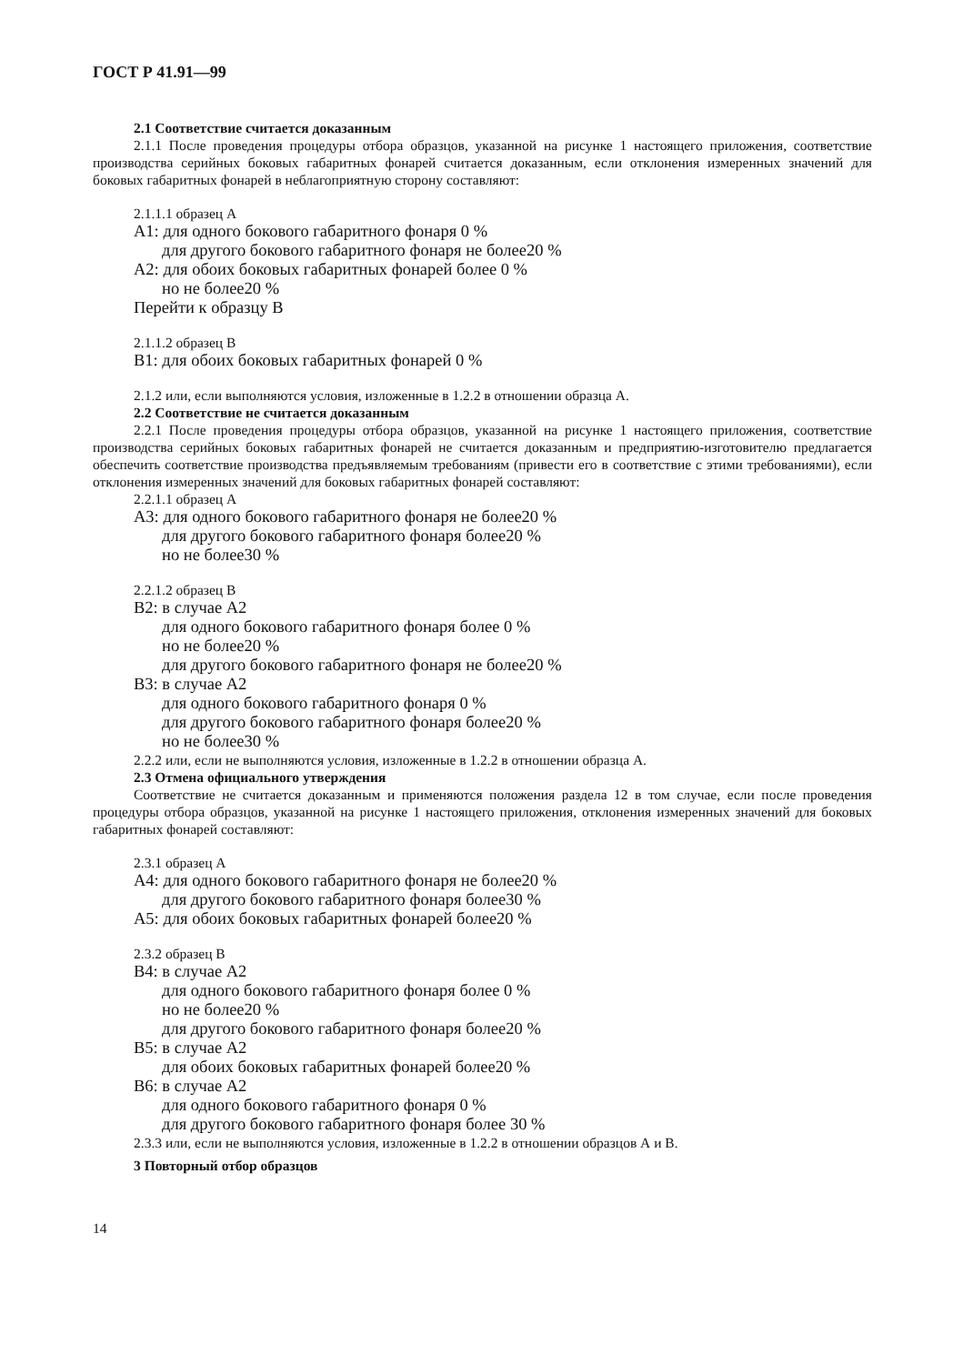ГОСТ Р 41.91—99
2.1 Соответствие считается доказанным
2.1.1 После проведения процедуры отбора образцов, указанной на рисунке 1 настоящего приложения, соответствие производства серийных боковых габаритных фонарей считается доказанным, если отклонения измеренных значений для боковых габаритных фонарей в неблагоприятную сторону составляют:
2.1.1.1 образец А
A1: для одного бокового габаритного фонаря 0 %
для другого бокового габаритного фонаря не более20 %
A2: для обоих боковых габаритных фонарей более 0 %
но не более20 %
Перейти к образцу В
2.1.1.2 образец В
B1: для обоих боковых габаритных фонарей 0 %
2.1.2 или, если выполняются условия, изложенные в 1.2.2 в отношении образца А.
2.2 Соответствие не считается доказанным
2.2.1 После проведения процедуры отбора образцов, указанной на рисунке 1 настоящего приложения, соответствие производства серийных боковых габаритных фонарей не считается доказанным и предприятию-изготовителю предлагается обеспечить соответствие производства предъявляемым требованиям (привести его в соответствие с этими требованиями), если отклонения измеренных значений для боковых габаритных фонарей составляют:
2.2.1.1 образец А
A3: для одного бокового габаритного фонаря не более20 %
для другого бокового габаритного фонаря более20 %
но не более30 %
2.2.1.2 образец В
B2: в случае А2
для одного бокового габаритного фонаря более 0 %
но не более20 %
для другого бокового габаритного фонаря не более20 %
B3: в случае А2
для одного бокового габаритного фонаря 0 %
для другого бокового габаритного фонаря более20 %
но не более30 %
2.2.2 или, если не выполняются условия, изложенные в 1.2.2 в отношении образца А.
2.3 Отмена официального утверждения
Соответствие не считается доказанным и применяются положения раздела 12 в том случае, если после проведения процедуры отбора образцов, указанной на рисунке 1 настоящего приложения, отклонения измеренных значений для боковых габаритных фонарей составляют:
2.3.1 образец А
A4: для одного бокового габаритного фонаря не более20 %
для другого бокового габаритного фонаря более30 %
A5: для обоих боковых габаритных фонарей более20 %
2.3.2 образец В
B4: в случае А2
для одного бокового габаритного фонаря более 0 %
но не более20 %
для другого бокового габаритного фонаря более20 %
B5: в случае А2
для обоих боковых габаритных фонарей более20 %
B6: в случае А2
для одного бокового габаритного фонаря 0 %
для другого бокового габаритного фонаря более 30 %
2.3.3 или, если не выполняются условия, изложенные в 1.2.2 в отношении образцов А и В.
3 Повторный отбор образцов
14